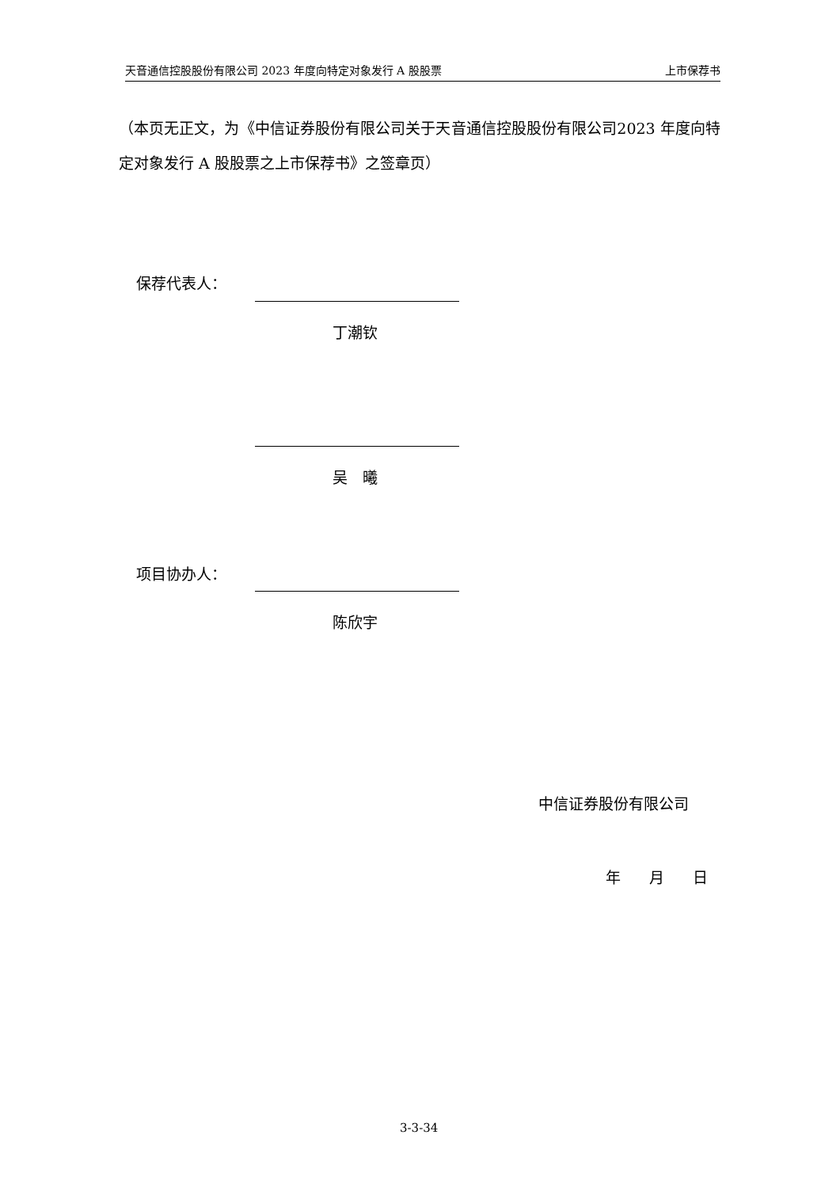天音通信控股股份有限公司 2023 年度向特定对象发行 A 股股票 上市保荐书
（本页无正文，为《中信证券股份有限公司关于天音通信控股股份有限公司2023 年度向特定对象发行 A 股股票之上市保荐书》之签章页）
保荐代表人：
丁潮钦
吴　曦
项目协办人：
陈欣宇
中信证券股份有限公司
年 月 日
3-3-34